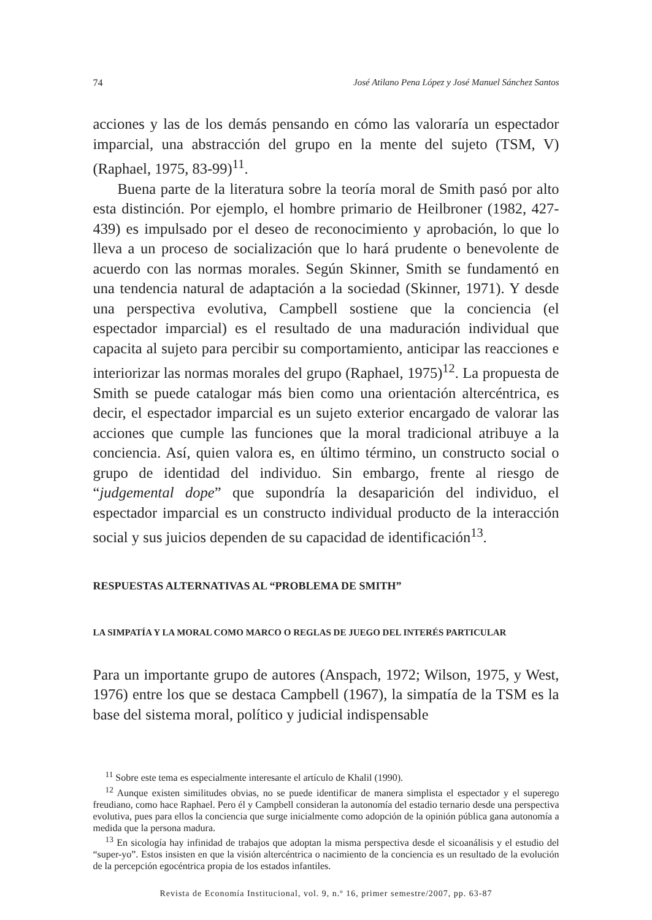74 José Atilano Pena López y José Manuel Sánchez Santos
acciones y las de los demás pensando en cómo las valoraría un espectador imparcial, una abstracción del grupo en la mente del sujeto (TSM, V) (Raphael, 1975, 83-99)<sup>11</sup>.
Buena parte de la literatura sobre la teoría moral de Smith pasó por alto esta distinción. Por ejemplo, el hombre primario de Heilbroner (1982, 427-439) es impulsado por el deseo de reconocimiento y aprobación, lo que lo lleva a un proceso de socialización que lo hará prudente o benevolente de acuerdo con las normas morales. Según Skinner, Smith se fundamentó en una tendencia natural de adaptación a la sociedad (Skinner, 1971). Y desde una perspectiva evolutiva, Campbell sostiene que la conciencia (el espectador imparcial) es el resultado de una maduración individual que capacita al sujeto para percibir su comportamiento, anticipar las reacciones e interiorizar las normas morales del grupo (Raphael, 1975)<sup>12</sup>. La propuesta de Smith se puede catalogar más bien como una orientación altercéntrica, es decir, el espectador imparcial es un sujeto exterior encargado de valorar las acciones que cumple las funciones que la moral tradicional atribuye a la conciencia. Así, quien valora es, en último término, un constructo social o grupo de identidad del individuo. Sin embargo, frente al riesgo de “judgemental dope” que supondría la desaparición del individuo, el espectador imparcial es un constructo individual producto de la interacción social y sus juicios dependen de su capacidad de identificación<sup>13</sup>.
RESPUESTAS ALTERNATIVAS AL “PROBLEMA DE SMITH”
LA SIMPATÍA Y LA MORAL COMO MARCO O REGLAS DE JUEGO DEL INTERÉS PARTICULAR
Para un importante grupo de autores (Anspach, 1972; Wilson, 1975, y West, 1976) entre los que se destaca Campbell (1967), la simpatía de la TSM es la base del sistema moral, político y judicial indispensable
<sup>11</sup> Sobre este tema es especialmente interesante el artículo de Khalil (1990).
<sup>12</sup> Aunque existen similitudes obvias, no se puede identificar de manera simplista el espectador y el superego freudiano, como hace Raphael. Pero él y Campbell consideran la autonomía del estadio ternario desde una perspectiva evolutiva, pues para ellos la conciencia que surge inicialmente como adopción de la opinión pública gana autonomía a medida que la persona madura.
<sup>13</sup> En sicología hay infinidad de trabajos que adoptan la misma perspectiva desde el sicoanálisis y el estudio del “super-yo”. Estos insisten en que la visión altercéntrica o nacimiento de la conciencia es un resultado de la evolución de la percepción egocéntrica propia de los estados infantiles.
Revista de Economía Institucional, vol. 9, n.º 16, primer semestre/2007, pp. 63-87